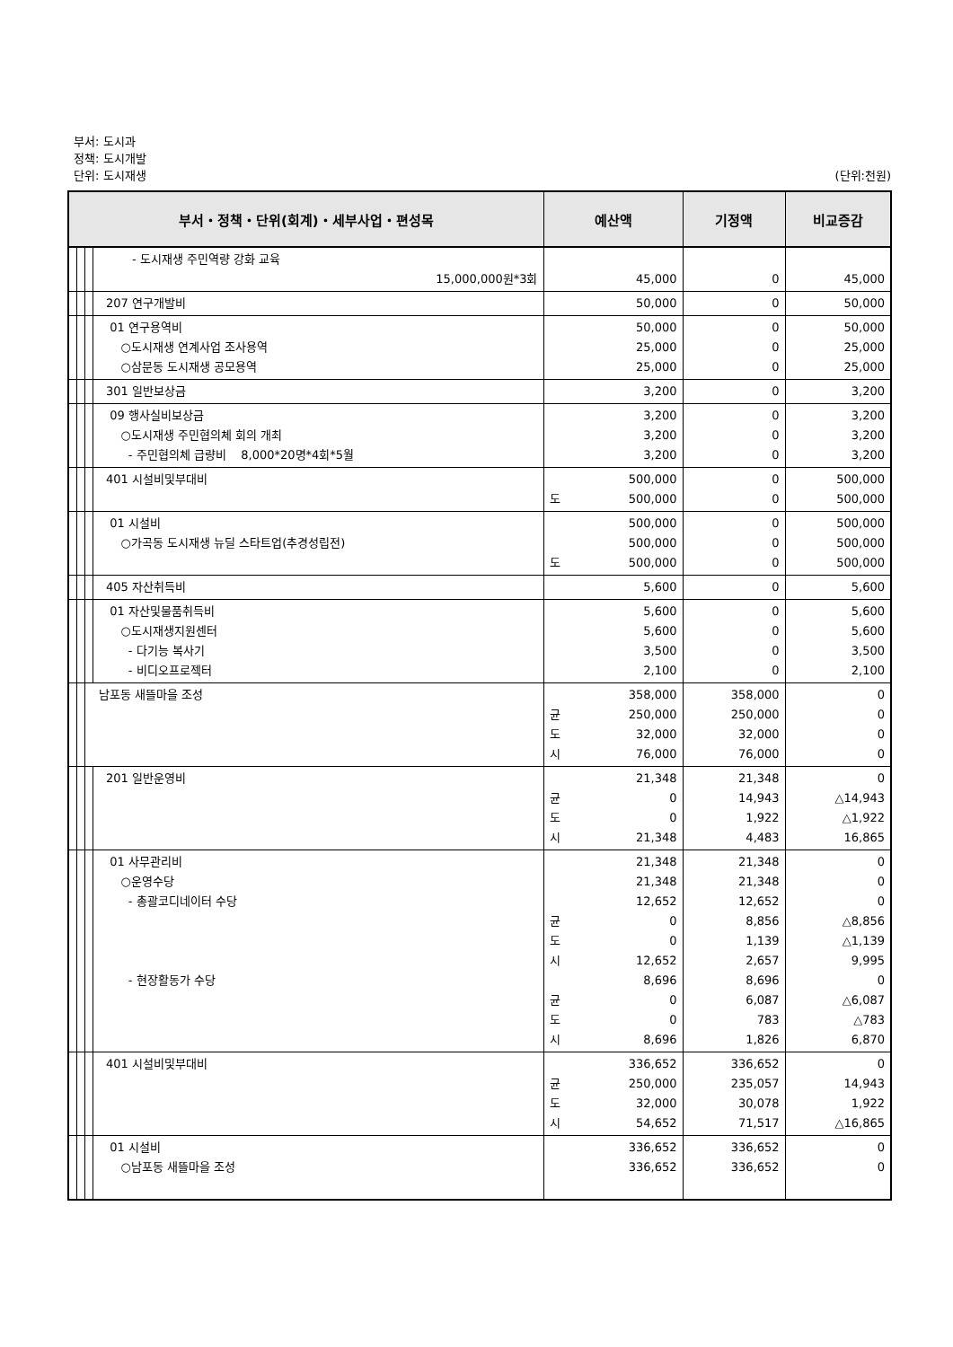부서: 도시과
정책: 도시개발
단위: 도시재생 (단위:천원)
| 부서・정책・단위(회계)・세부사업・편성목 | | | | | 예산액 | | 기정액 | 비교증감 |
| --- | --- | --- | --- | --- | --- | --- | --- | --- |
| | | | | - 도시재생 주민역량 강화 교육 15,000,000원*3회 | | 45,000 | 0 | 45,000 |
| | | | | 207 연구개발비 | | 50,000 | 0 | 50,000 |
| | | | | 01 연구용역비 ○도시재생 연계사업 조사용역 ○삼문동 도시재생 공모용역 | | 50,000 25,000 25,000 | 0 0 0 | 50,000 25,000 25,000 |
| | | | | 301 일반보상금 | | 3,200 | 0 | 3,200 |
| | | | | 09 행사실비보상금 ○도시재생 주민협의체 회의 개최 - 주민협의체 급량비 8,000*20명*4회*5월 | | 3,200 3,200 3,200 | 0 0 0 | 3,200 3,200 3,200 |
| | | | | 401 시설비및부대비 | 도 | 500,000 500,000 | 0 0 | 500,000 500,000 |
| | | | | 01 시설비 ○가곡동 도시재생 뉴딜 스타트업(추경성립전) | 도 | 500,000 500,000 500,000 | 0 0 0 | 500,000 500,000 500,000 |
| | | | | 405 자산취득비 | | 5,600 | 0 | 5,600 |
| | | | | 01 자산및물품취득비 ○도시재생지원센터 - 다기능 복사기 - 비디오프로젝터 | | 5,600 5,600 3,500 2,100 | 0 0 0 0 | 5,600 5,600 3,500 2,100 |
| | | | 남포동 새뜰마을 조성 | | 균 도 시 | 358,000 250,000 32,000 76,000 | 358,000 250,000 32,000 76,000 | 0 0 0 0 |
| | | | | 201 일반운영비 | 균 도 시 | 21,348 0 0 21,348 | 21,348 14,943 1,922 4,483 | 0 △14,943 △1,922 16,865 |
| | | | | 01 사무관리비 ○운영수당 - 총괄코디네이터 수당 - 현장활동가 수당 | 균 도 시 균 도 시 | 21,348 21,348 12,652 0 0 12,652 8,696 0 0 8,696 | 21,348 21,348 12,652 8,856 1,139 2,657 8,696 6,087 783 1,826 | 0 0 0 △8,856 △1,139 9,995 0 △6,087 △783 6,870 |
| | | | | 401 시설비및부대비 | 균 도 시 | 336,652 250,000 32,000 54,652 | 336,652 235,057 30,078 71,517 | 0 14,943 1,922 △16,865 |
| | | | | 01 시설비 ○남포동 새뜰마을 조성 | | 336,652 336,652 | 336,652 336,652 | 0 0 |